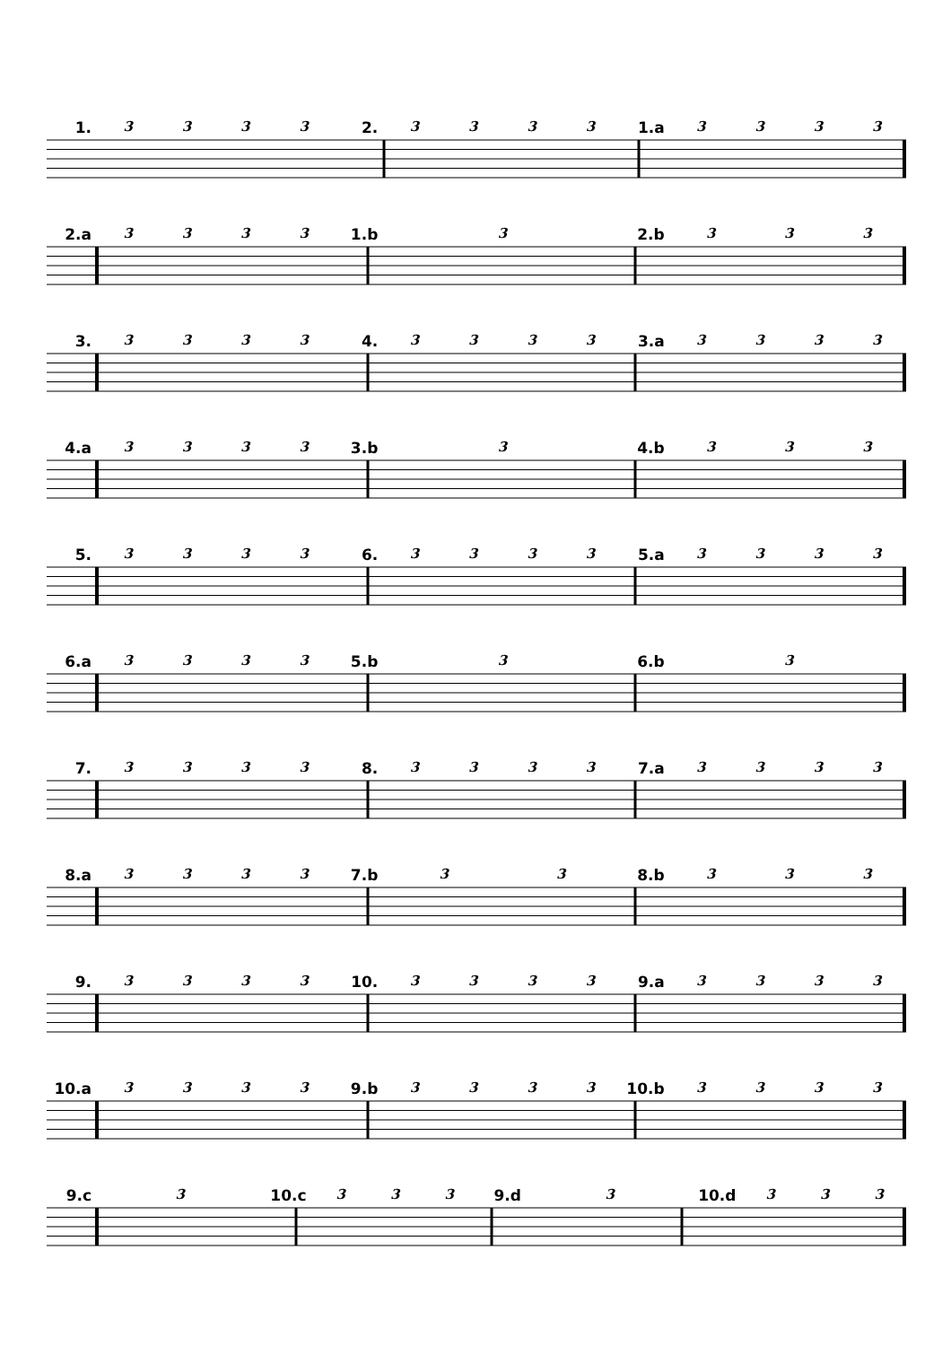1. 3333
2. 3333
1.a 3333
2.a 3333
1.b 3
2.b 333
3. 3333
4. 3333
3.a 3333
4.a 3333
3.b 3
4.b 333
5. 3333
6. 3333
5.a 3333
6.a 3333
5.b 3
6.b 3
7. 3333
8. 3333
7.a 3333
8.a 3333
7.b 33
8.b 333
9. 3333
10. 3333
9.a 3333
10.a 3333
9.b 3333
10.b 3333
9.c 3
10.c 333
9.d 3
10.d 333